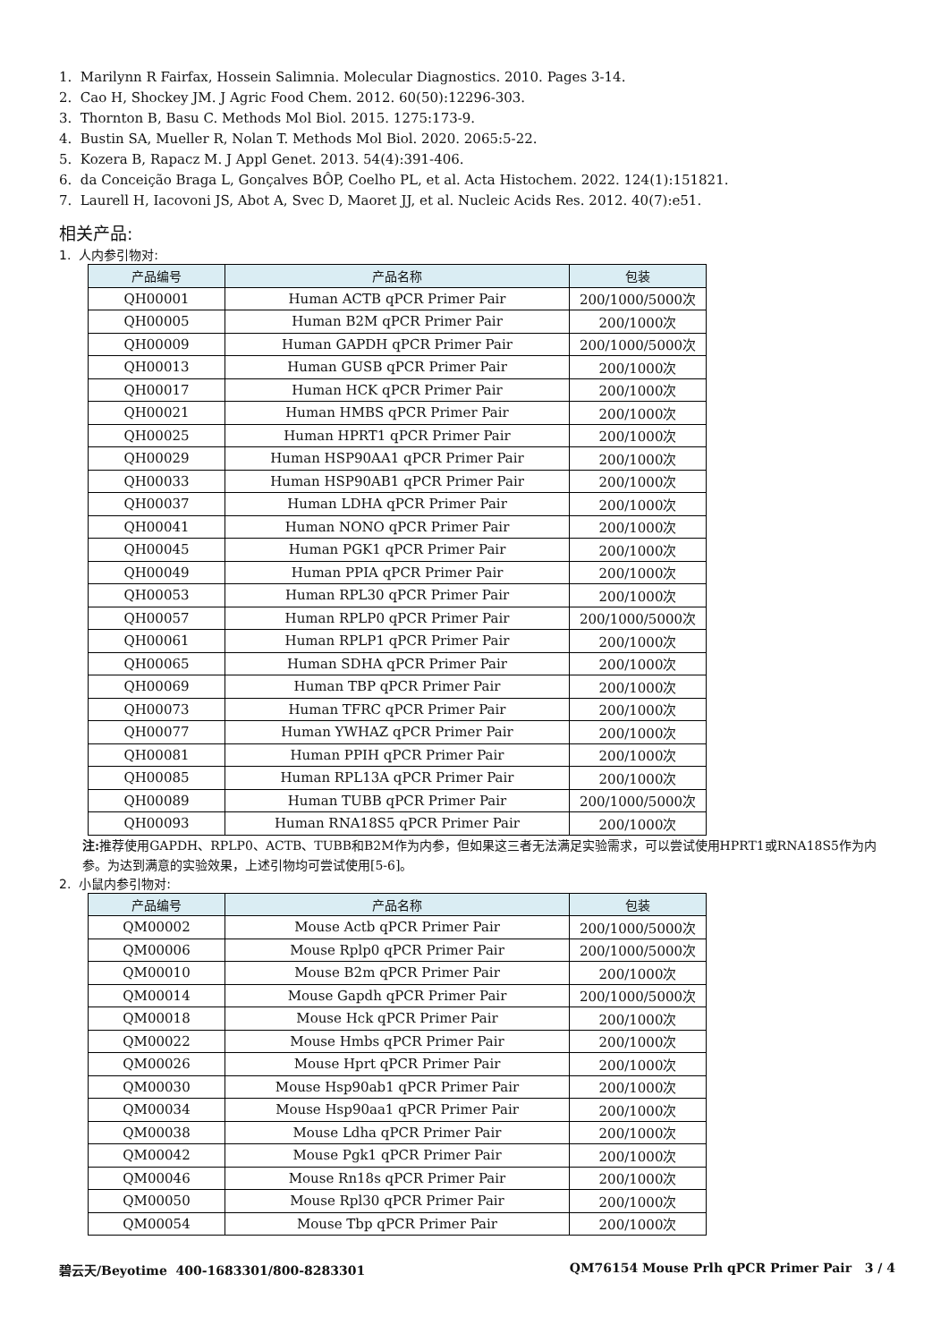1. Marilynn R Fairfax, Hossein Salimnia. Molecular Diagnostics. 2010. Pages 3-14.
2. Cao H, Shockey JM. J Agric Food Chem. 2012. 60(50):12296-303.
3. Thornton B, Basu C. Methods Mol Biol. 2015. 1275:173-9.
4. Bustin SA, Mueller R, Nolan T. Methods Mol Biol. 2020. 2065:5-22.
5. Kozera B, Rapacz M. J Appl Genet. 2013. 54(4):391-406.
6. da Conceição Braga L, Gonçalves BÔP, Coelho PL, et al. Acta Histochem. 2022. 124(1):151821.
7. Laurell H, Iacovoni JS, Abot A, Svec D, Maoret JJ, et al. Nucleic Acids Res. 2012. 40(7):e51.
相关产品:
1. 人内参引物对:
| 产品编号 | 产品名称 | 包装 |
| --- | --- | --- |
| QH00001 | Human ACTB qPCR Primer Pair | 200/1000/5000次 |
| QH00005 | Human B2M qPCR Primer Pair | 200/1000次 |
| QH00009 | Human GAPDH qPCR Primer Pair | 200/1000/5000次 |
| QH00013 | Human GUSB qPCR Primer Pair | 200/1000次 |
| QH00017 | Human HCK qPCR Primer Pair | 200/1000次 |
| QH00021 | Human HMBS qPCR Primer Pair | 200/1000次 |
| QH00025 | Human HPRT1 qPCR Primer Pair | 200/1000次 |
| QH00029 | Human HSP90AA1 qPCR Primer Pair | 200/1000次 |
| QH00033 | Human HSP90AB1 qPCR Primer Pair | 200/1000次 |
| QH00037 | Human LDHA qPCR Primer Pair | 200/1000次 |
| QH00041 | Human NONO qPCR Primer Pair | 200/1000次 |
| QH00045 | Human PGK1 qPCR Primer Pair | 200/1000次 |
| QH00049 | Human PPIA qPCR Primer Pair | 200/1000次 |
| QH00053 | Human RPL30 qPCR Primer Pair | 200/1000次 |
| QH00057 | Human RPLP0 qPCR Primer Pair | 200/1000/5000次 |
| QH00061 | Human RPLP1 qPCR Primer Pair | 200/1000次 |
| QH00065 | Human SDHA qPCR Primer Pair | 200/1000次 |
| QH00069 | Human TBP qPCR Primer Pair | 200/1000次 |
| QH00073 | Human TFRC qPCR Primer Pair | 200/1000次 |
| QH00077 | Human YWHAZ qPCR Primer Pair | 200/1000次 |
| QH00081 | Human PPIH qPCR Primer Pair | 200/1000次 |
| QH00085 | Human RPL13A qPCR Primer Pair | 200/1000次 |
| QH00089 | Human TUBB qPCR Primer Pair | 200/1000/5000次 |
| QH00093 | Human RNA18S5 qPCR Primer Pair | 200/1000次 |
注: 推荐使用GAPDH、RPLP0、ACTB、TUBB和B2M作为内参，但如果这三者无法满足实验需求，可以尝试使用HPRT1或RNA18S5作为内参。为达到满意的实验效果，上述引物均可尝试使用[5-6]。
2. 小鼠内参引物对:
| 产品编号 | 产品名称 | 包装 |
| --- | --- | --- |
| QM00002 | Mouse Actb qPCR Primer Pair | 200/1000/5000次 |
| QM00006 | Mouse Rplp0 qPCR Primer Pair | 200/1000/5000次 |
| QM00010 | Mouse B2m qPCR Primer Pair | 200/1000次 |
| QM00014 | Mouse Gapdh qPCR Primer Pair | 200/1000/5000次 |
| QM00018 | Mouse Hck qPCR Primer Pair | 200/1000次 |
| QM00022 | Mouse Hmbs qPCR Primer Pair | 200/1000次 |
| QM00026 | Mouse Hprt qPCR Primer Pair | 200/1000次 |
| QM00030 | Mouse Hsp90ab1 qPCR Primer Pair | 200/1000次 |
| QM00034 | Mouse Hsp90aa1 qPCR Primer Pair | 200/1000次 |
| QM00038 | Mouse Ldha qPCR Primer Pair | 200/1000次 |
| QM00042 | Mouse Pgk1 qPCR Primer Pair | 200/1000次 |
| QM00046 | Mouse Rn18s qPCR Primer Pair | 200/1000次 |
| QM00050 | Mouse Rpl30 qPCR Primer Pair | 200/1000次 |
| QM00054 | Mouse Tbp qPCR Primer Pair | 200/1000次 |
碧云天/Beyotime 400-1683301/800-8283301 QM76154 Mouse Prlh qPCR Primer Pair 3 / 4